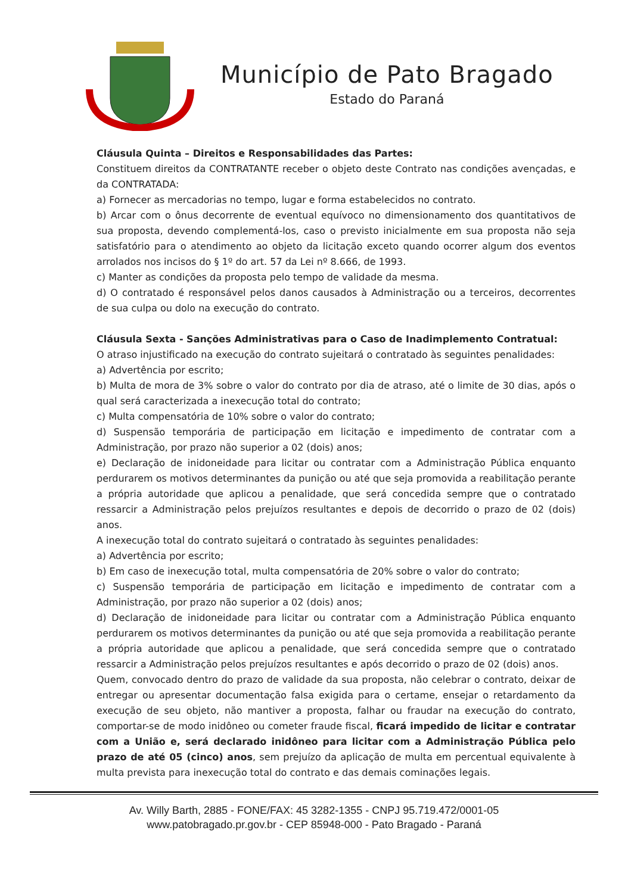Município de Pato Bragado
Estado do Paraná
Cláusula Quinta – Direitos e Responsabilidades das Partes:
Constituem direitos da CONTRATANTE receber o objeto deste Contrato nas condições avençadas, e da CONTRATADA:
a) Fornecer as mercadorias no tempo, lugar e forma estabelecidos no contrato.
b) Arcar com o ônus decorrente de eventual equívoco no dimensionamento dos quantitativos de sua proposta, devendo complementá-los, caso o previsto inicialmente em sua proposta não seja satisfatório para o atendimento ao objeto da licitação exceto quando ocorrer algum dos eventos arrolados nos incisos do § 1º do art. 57 da Lei nº 8.666, de 1993.
c) Manter as condições da proposta pelo tempo de validade da mesma.
d) O contratado é responsável pelos danos causados à Administração ou a terceiros, decorrentes de sua culpa ou dolo na execução do contrato.
Cláusula Sexta - Sanções Administrativas para o Caso de Inadimplemento Contratual:
O atraso injustificado na execução do contrato sujeitará o contratado às seguintes penalidades:
a) Advertência por escrito;
b) Multa de mora de 3% sobre o valor do contrato por dia de atraso, até o limite de 30 dias, após o qual será caracterizada a inexecução total do contrato;
c) Multa compensatória de 10% sobre o valor do contrato;
d) Suspensão temporária de participação em licitação e impedimento de contratar com a Administração, por prazo não superior a 02 (dois) anos;
e) Declaração de inidoneidade para licitar ou contratar com a Administração Pública enquanto perdurarem os motivos determinantes da punição ou até que seja promovida a reabilitação perante a própria autoridade que aplicou a penalidade, que será concedida sempre que o contratado ressarcir a Administração pelos prejuízos resultantes e depois de decorrido o prazo de 02 (dois) anos.
A inexecução total do contrato sujeitará o contratado às seguintes penalidades:
a) Advertência por escrito;
b) Em caso de inexecução total, multa compensatória de 20% sobre o valor do contrato;
c) Suspensão temporária de participação em licitação e impedimento de contratar com a Administração, por prazo não superior a 02 (dois) anos;
d) Declaração de inidoneidade para licitar ou contratar com a Administração Pública enquanto perdurarem os motivos determinantes da punição ou até que seja promovida a reabilitação perante a própria autoridade que aplicou a penalidade, que será concedida sempre que o contratado ressarcir a Administração pelos prejuízos resultantes e após decorrido o prazo de 02 (dois) anos.
Quem, convocado dentro do prazo de validade da sua proposta, não celebrar o contrato, deixar de entregar ou apresentar documentação falsa exigida para o certame, ensejar o retardamento da execução de seu objeto, não mantiver a proposta, falhar ou fraudar na execução do contrato, comportar-se de modo inidôneo ou cometer fraude fiscal, ficará impedido de licitar e contratar com a União e, será declarado inidôneo para licitar com a Administração Pública pelo prazo de até 05 (cinco) anos, sem prejuízo da aplicação de multa em percentual equivalente à multa prevista para inexecução total do contrato e das demais cominações legais.
Av. Willy Barth, 2885 - FONE/FAX: 45 3282-1355 - CNPJ 95.719.472/0001-05
www.patobragado.pr.gov.br - CEP 85948-000 - Pato Bragado - Paraná